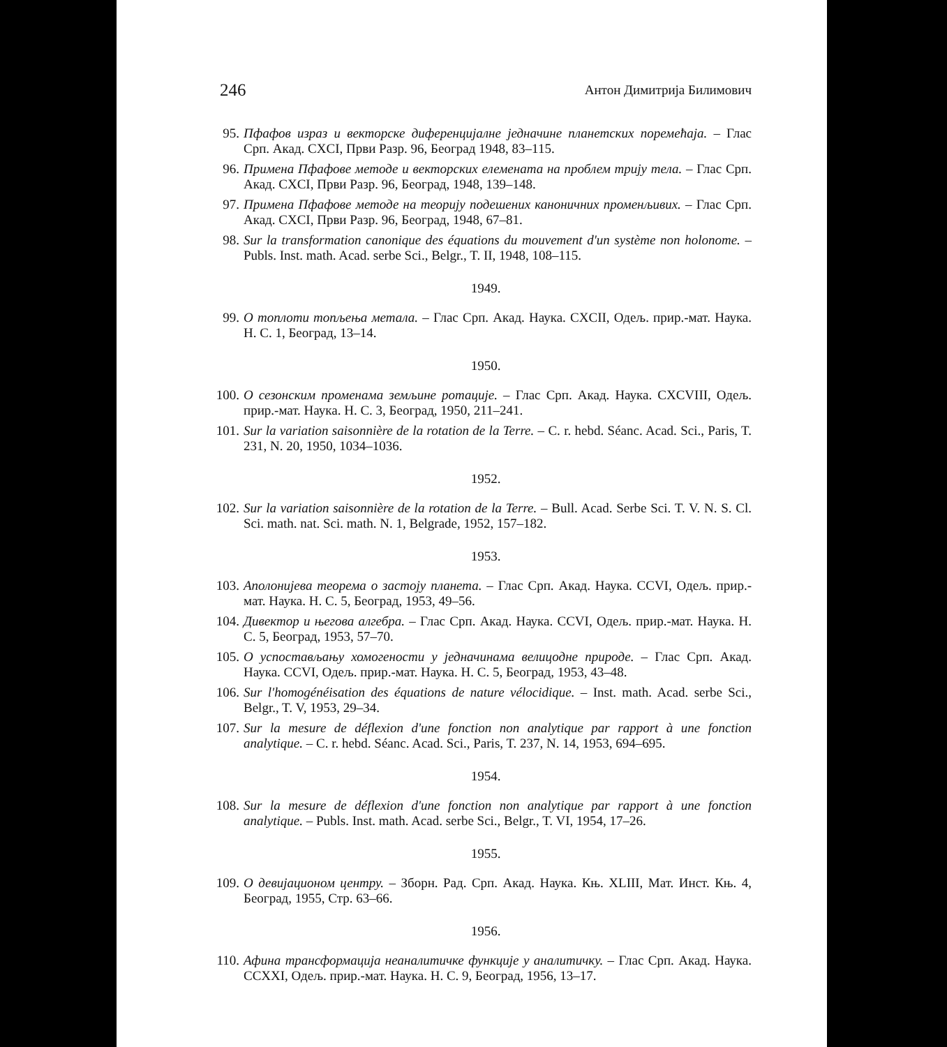246 Антон Димитрија Билимович
95. Пфафов израз и векторске диференцијалне једначине планетских поремећаја. – Глас Срп. Акад. CXCI, Први Разр. 96, Београд 1948, 83–115.
96. Примена Пфафове методе и векторских елемената на проблем трију тела. – Глас Срп. Акад. CXCI, Први Разр. 96, Београд, 1948, 139–148.
97. Примена Пфафове методе на теорију подешених каноничних променљивих. – Глас Срп. Акад. CXCI, Први Разр. 96, Београд, 1948, 67–81.
98. Sur la transformation canonique des équations du mouvement d'un système non holonome. – Publs. Inst. math. Acad. serbe Sci., Belgr., T. II, 1948, 108–115.
1949.
99. О топлоти топљења метала. – Глас Срп. Акад. Наука. CXCII, Одељ. прир.-мат. Наука. Н. С. 1, Београд, 13–14.
1950.
100. О сезонским променама земљине ротације. – Глас Срп. Акад. Наука. CXCVIII, Одељ. прир.-мат. Наука. Н. С. 3, Београд, 1950, 211–241.
101. Sur la variation saisonnière de la rotation de la Terre. – C. r. hebd. Séanc. Acad. Sci., Paris, T. 231, N. 20, 1950, 1034–1036.
1952.
102. Sur la variation saisonnière de la rotation de la Terre. – Bull. Acad. Serbe Sci. T. V. N. S. Cl. Sci. math. nat. Sci. math. N. 1, Belgrade, 1952, 157–182.
1953.
103. Аполонијева теорема о застоју планета. – Глас Срп. Акад. Наука. CCVI, Одељ. прир.-мат. Наука. Н. С. 5, Београд, 1953, 49–56.
104. Дивектор и његова алгебра. – Глас Срп. Акад. Наука. CCVI, Одељ. прир.-мат. Наука. Н. С. 5, Београд, 1953, 57–70.
105. О успостављању хомогености у једначинама велицодне природе. – Глас Срп. Акад. Наука. CCVI, Одељ. прир.-мат. Наука. Н. С. 5, Београд, 1953, 43–48.
106. Sur l'homogénéisation des équations de nature vélocidique. – Inst. math. Acad. serbe Sci., Belgr., T. V, 1953, 29–34.
107. Sur la mesure de déflexion d'une fonction non analytique par rapport à une fonction analytique. – C. r. hebd. Séanc. Acad. Sci., Paris, T. 237, N. 14, 1953, 694–695.
1954.
108. Sur la mesure de déflexion d'une fonction non analytique par rapport à une fonction analytique. – Publs. Inst. math. Acad. serbe Sci., Belgr., T. VI, 1954, 17–26.
1955.
109. О девијационом центру. – Зборн. Рад. Срп. Акад. Наука. Књ. XLIII, Мат. Инст. Књ. 4, Београд, 1955, Стр. 63–66.
1956.
110. Афина трансформација неаналитичке функције у аналитичку. – Глас Срп. Акад. Наука. CCXXI, Одељ. прир.-мат. Наука. Н. С. 9, Београд, 1956, 13–17.